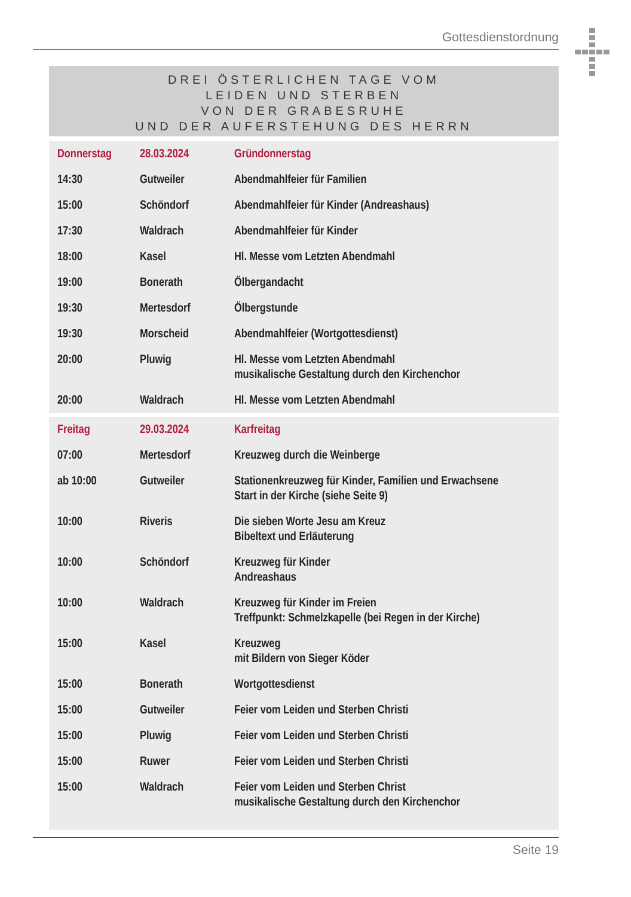Gottesdienstordnung
DREI ÖSTERLICHEN TAGE VOM
LEIDEN UND STERBEN
VON DER GRABESRUHE
UND DER AUFERSTEHUNG DES HERRN
| Donnerstag | 28.03.2024 | Gründonnerstag |
| 14:30 | Gutweiler | Abendmahlfeier für Familien |
| 15:00 | Schöndorf | Abendmahlfeier für Kinder (Andreashaus) |
| 17:30 | Waldrach | Abendmahlfeier für Kinder |
| 18:00 | Kasel | Hl. Messe vom Letzten Abendmahl |
| 19:00 | Bonerath | Ölbergandacht |
| 19:30 | Mertesdorf | Ölbergstunde |
| 19:30 | Morscheid | Abendmahlfeier (Wortgottesdienst) |
| 20:00 | Pluwig | Hl. Messe vom Letzten Abendmahl musikalische Gestaltung durch den Kirchenchor |
| 20:00 | Waldrach | Hl. Messe vom Letzten Abendmahl |
| Freitag | 29.03.2024 | Karfreitag |
| 07:00 | Mertesdorf | Kreuzweg durch die Weinberge |
| ab 10:00 | Gutweiler | Stationenkreuzweg für Kinder, Familien und Erwachsene Start in der Kirche (siehe Seite 9) |
| 10:00 | Riveris | Die sieben Worte Jesu am Kreuz Bibeltext und Erläuterung |
| 10:00 | Schöndorf | Kreuzweg für Kinder Andreashaus |
| 10:00 | Waldrach | Kreuzweg für Kinder im Freien Treffpunkt: Schmelzkapelle (bei Regen in der Kirche) |
| 15:00 | Kasel | Kreuzweg mit Bildern von Sieger Köder |
| 15:00 | Bonerath | Wortgottesdienst |
| 15:00 | Gutweiler | Feier vom Leiden und Sterben Christi |
| 15:00 | Pluwig | Feier vom Leiden und Sterben Christi |
| 15:00 | Ruwer | Feier vom Leiden und Sterben Christi |
| 15:00 | Waldrach | Feier vom Leiden und Sterben Christ musikalische Gestaltung durch den Kirchenchor |
Seite 19